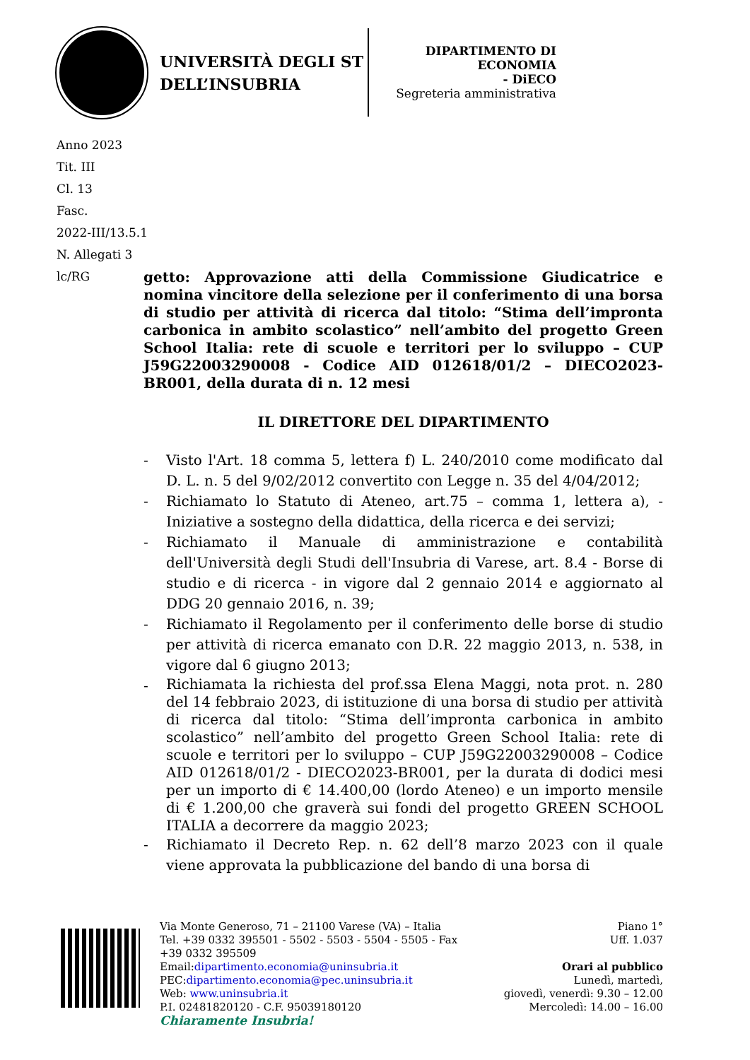UNIVERSITÀ DEGLI ST
DELL’INSUBRIA
DIPARTIMENTO DI
ECONOMIA
- DiECO
Segreteria amministrativa
Anno 2023
Tit. III
Cl. 13
Fasc.
2022-III/13.5.1
N. Allegati 3
lc/RG
getto: Approvazione atti della Commissione Giudicatrice e nomina vincitore della selezione per il conferimento di una borsa di studio per attività di ricerca dal titolo: “Stima dell’impronta carbonica in ambito scolastico” nell’ambito del progetto Green School Italia: rete di scuole e territori per lo sviluppo – CUP J59G22003290008 - Codice AID 012618/01/2 – DIECO2023-BR001, della durata di n. 12 mesi
IL DIRETTORE DEL DIPARTIMENTO
- Visto l'Art. 18 comma 5, lettera f) L. 240/2010 come modificato dal D. L. n. 5 del 9/02/2012 convertito con Legge n. 35 del 4/04/2012;
- Richiamato lo Statuto di Ateneo, art.75 – comma 1, lettera a), - Iniziative a sostegno della didattica, della ricerca e dei servizi;
- Richiamato il Manuale di amministrazione e contabilità dell'Università degli Studi dell'Insubria di Varese, art. 8.4 - Borse di studio e di ricerca - in vigore dal 2 gennaio 2014 e aggiornato al DDG 20 gennaio 2016, n. 39;
- Richiamato il Regolamento per il conferimento delle borse di studio per attività di ricerca emanato con D.R. 22 maggio 2013, n. 538, in vigore dal 6 giugno 2013;
-
Richiamata la richiesta del prof.ssa Elena Maggi, nota prot. n. 280 del 14 febbraio 2023, di istituzione di una borsa di studio per attività di ricerca dal titolo: “Stima dell’impronta carbonica in ambito scolastico” nell’ambito del progetto Green School Italia: rete di scuole e territori per lo sviluppo – CUP J59G22003290008 – Codice AID 012618/01/2 - DIECO2023-BR001, per la durata di dodici mesi per un importo di € 14.400,00 (lordo Ateneo) e un importo mensile di € 1.200,00 che graverà sui fondi del progetto GREEN SCHOOL ITALIA a decorrere da maggio 2023;
- Richiamato il Decreto Rep. n. 62 dell’8 marzo 2023 con il quale viene approvata la pubblicazione del bando di una borsa di
Via Monte Generoso, 71 – 21100 Varese (VA) – Italia
Tel. +39 0332 395501 - 5502 - 5503 - 5504 - 5505 - Fax
+39 0332 395509
Email:dipartimento.economia@uninsubria.it
PEC:dipartimento.economia@pec.uninsubria.it
Web: www.uninsubria.it
P.I. 02481820120 - C.F. 95039180120
Chiaramente Insubria!
Piano 1°
Uff. 1.037
Orari al pubblico
Lunedì, martedì,
giovedì, venerdì: 9.30 – 12.00
Mercoledì: 14.00 – 16.00